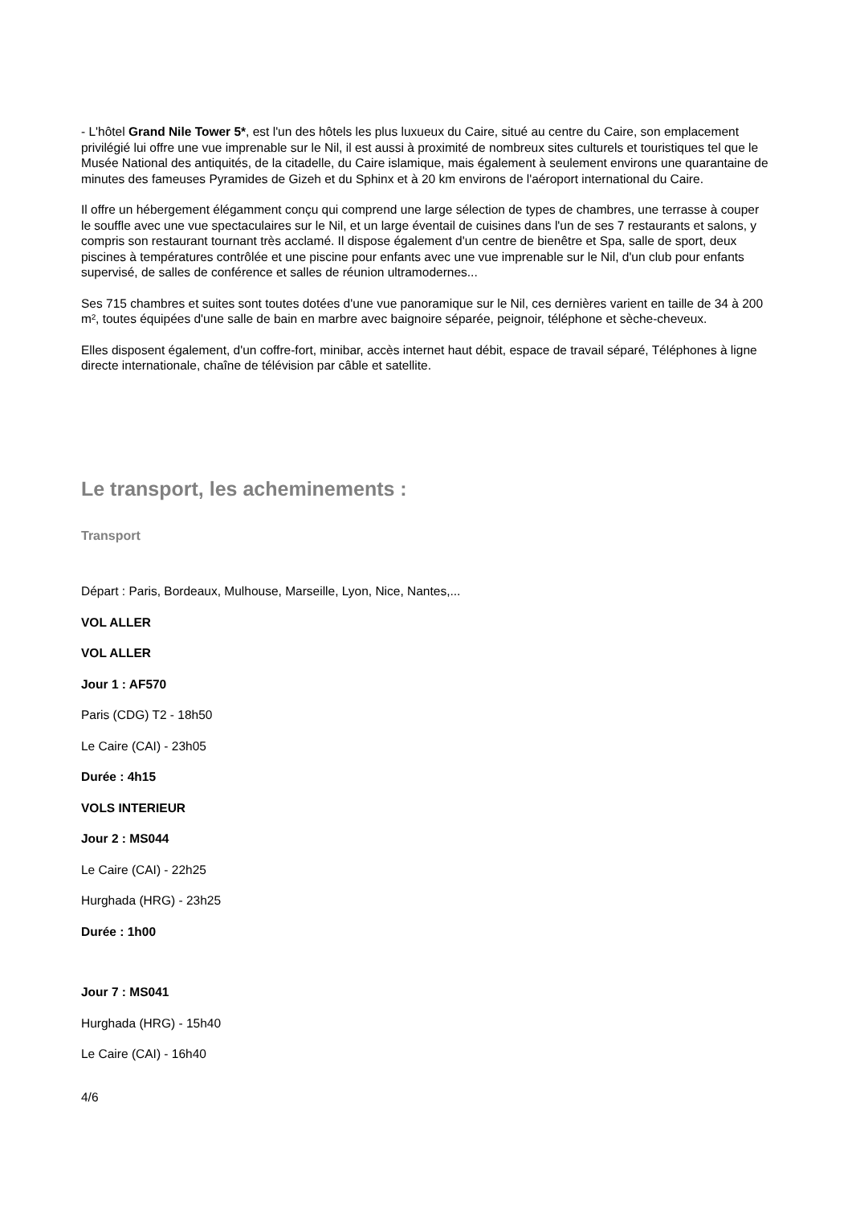- L'hôtel Grand Nile Tower 5*, est l'un des hôtels les plus luxueux du Caire, situé au centre du Caire, son emplacement privilégié lui offre une vue imprenable sur le Nil, il est aussi à proximité de nombreux sites culturels et touristiques tel que le Musée National des antiquités, de la citadelle, du Caire islamique, mais également à seulement environs une quarantaine de minutes des fameuses Pyramides de Gizeh et du Sphinx et à 20 km environs de l'aéroport international du Caire.
Il offre un hébergement élégamment conçu qui comprend une large sélection de types de chambres, une terrasse à couper le souffle avec une vue spectaculaires sur le Nil, et un large éventail de cuisines dans l'un de ses 7 restaurants et salons, y compris son restaurant tournant très acclamé. Il dispose également d'un centre de bienêtre et Spa, salle de sport, deux piscines à températures contrôlée et une piscine pour enfants avec une vue imprenable sur le Nil, d'un club pour enfants supervisé, de salles de conférence et salles de réunion ultramodernes...
Ses 715 chambres et suites sont toutes dotées d'une vue panoramique sur le Nil, ces dernières varient en taille de 34 à 200 m², toutes équipées d'une salle de bain en marbre avec baignoire séparée, peignoir, téléphone et sèche-cheveux.
Elles disposent également, d'un coffre-fort, minibar, accès internet haut débit, espace de travail séparé, Téléphones à ligne directe internationale, chaîne de télévision par câble et satellite.
Le transport, les acheminements :
Transport
Départ : Paris, Bordeaux, Mulhouse, Marseille, Lyon, Nice, Nantes,...
VOL ALLER
VOL ALLER
Jour 1 : AF570
Paris (CDG) T2 - 18h50
Le Caire (CAI) - 23h05
Durée : 4h15
VOLS INTERIEUR
Jour 2 : MS044
Le Caire (CAI) - 22h25
Hurghada (HRG) - 23h25
Durée : 1h00
Jour 7 : MS041
Hurghada (HRG) - 15h40
Le Caire (CAI) - 16h40
4/6